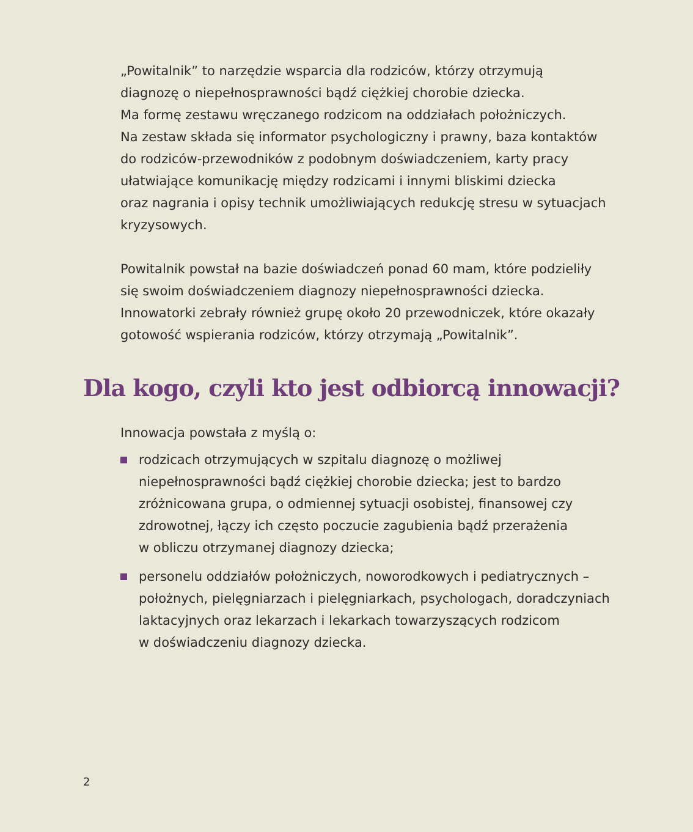„Powitalnik” to narzędzie wsparcia dla rodziców, którzy otrzymują
diagnozę o niepełnosprawności bądź ciężkiej chorobie dziecka.
Ma formę zestawu wręczanego rodzicom na oddziałach położniczych.
Na zestaw składa się informator psychologiczny i prawny, baza kontaktów
do rodziców-przewodników z podobnym doświadczeniem, karty pracy
ułatwiające komunikację między rodzicami i innymi bliskimi dziecka
oraz nagrania i opisy technik umożliwiających redukcję stresu w sytuacjach
kryzysowych.
Powitalnik powstał na bazie doświadczeń ponad 60 mam, które podzieliły
się swoim doświadczeniem diagnozy niepełnosprawności dziecka.
Innowatorki zebrały również grupę około 20 przewodniczek, które okazały
gotowość wspierania rodziców, którzy otrzymają „Powitalnik”.
Dla kogo, czyli kto jest odbiorcą innowacji?
Innowacja powstała z myślą o:
rodzicach otrzymujących w szpitalu diagnozę o możliwej
niepełnosprawności bądź ciężkiej chorobie dziecka; jest to bardzo
zróżnicowana grupa, o odmiennej sytuacji osobistej, finansowej czy
zdrowotnej, łączy ich często poczucie zagubienia bądź przerażenia
w obliczu otrzymanej diagnozy dziecka;
personelu oddziałów położniczych, noworodkowych i pediatrycznych –
położnych, pielęgniarzach i pielęgniarkach, psychologach, doradczyniach
laktacyjnych oraz lekarzach i lekarkach towarzyszących rodzicom
w doświadczeniu diagnozy dziecka.
2